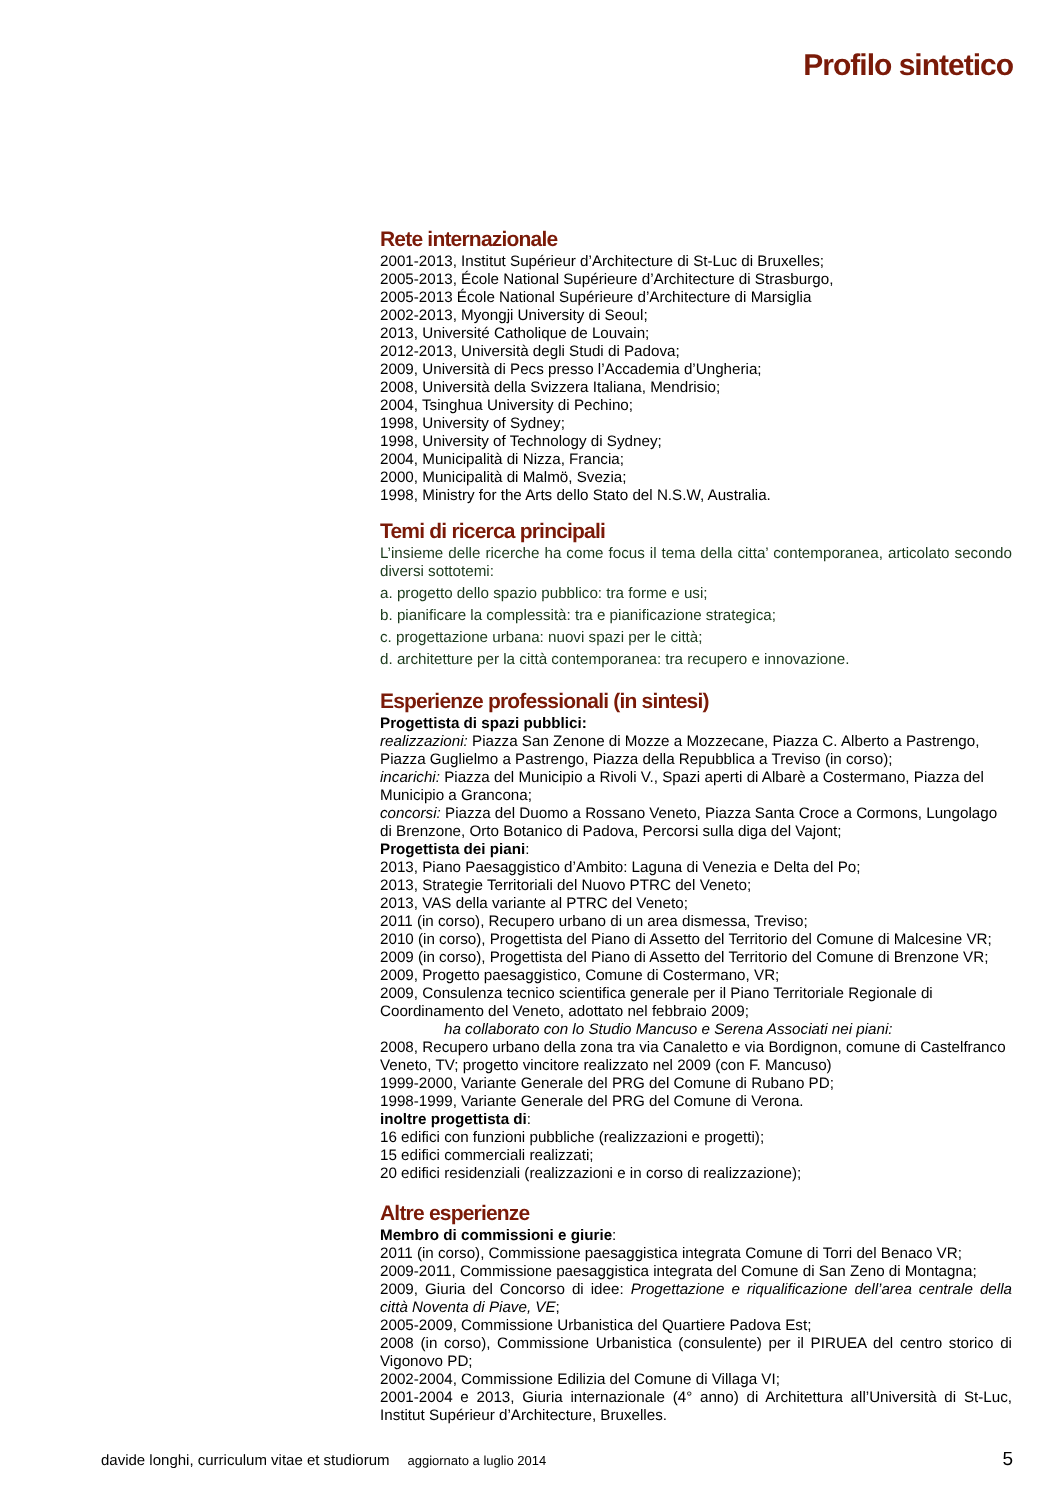Profilo sintetico
Rete internazionale
2001-2013, Institut Supérieur d’Architecture di St-Luc di Bruxelles;
2005-2013, École National Supérieure d’Architecture di Strasburgo,
2005-2013 École National Supérieure d’Architecture di Marsiglia
2002-2013, Myongji University di Seoul;
2013, Université Catholique de Louvain;
2012-2013, Università degli Studi di Padova;
2009, Università di Pecs presso l’Accademia d’Ungheria;
2008, Università della Svizzera Italiana, Mendrisio;
2004, Tsinghua University di Pechino;
1998, University of Sydney;
1998, University of Technology di Sydney;
2004, Municipalità di Nizza, Francia;
2000, Municipalità di Malmö, Svezia;
1998, Ministry for the Arts dello Stato del N.S.W, Australia.
Temi di ricerca principali
L’insieme delle ricerche ha come focus il tema della citta’ contemporanea, articolato secondo diversi sottotemi:
a. progetto dello spazio pubblico: tra forme e usi;
b. pianificare la complessità: tra e pianificazione strategica;
c. progettazione urbana: nuovi spazi per le città;
d. architetture per la città contemporanea: tra recupero e innovazione.
Esperienze professionali (in sintesi)
Progettista di spazi pubblici:
realizzazioni: Piazza San Zenone di Mozze a Mozzecane, Piazza C. Alberto a Pastrengo, Piazza Guglielmo a Pastrengo, Piazza della Repubblica a Treviso (in corso);
incarichi: Piazza del Municipio a Rivoli V., Spazi aperti di Albarè a Costermano, Piazza del Municipio a Grancona;
concorsi: Piazza del Duomo a Rossano Veneto, Piazza Santa Croce a Cormons, Lungolago di Brenzone, Orto Botanico di Padova, Percorsi sulla diga del Vajont;
Progettista dei piani:
2013, Piano Paesaggistico d’Ambito: Laguna di Venezia e Delta del Po;
2013, Strategie Territoriali del Nuovo PTRC del Veneto;
2013, VAS della variante al PTRC del Veneto;
2011 (in corso), Recupero urbano di un area dismessa, Treviso;
2010 (in corso), Progettista del Piano di Assetto del Territorio del Comune di Malcesine VR;
2009 (in corso), Progettista del Piano di Assetto del Territorio del Comune di Brenzone VR;
2009, Progetto paesaggistico, Comune di Costermano, VR;
2009, Consulenza tecnico scientifica generale per il Piano Territoriale Regionale di Coordinamento del Veneto, adottato nel febbraio 2009;
ha collaborato con lo Studio Mancuso e Serena Associati nei piani:
2008, Recupero urbano della zona tra via Canaletto e via Bordignon, comune di Castelfranco Veneto, TV; progetto vincitore realizzato nel 2009 (con F. Mancuso)
1999-2000, Variante Generale del PRG del Comune di Rubano PD;
1998-1999, Variante Generale del PRG del Comune di Verona.
inoltre progettista di:
16 edifici con funzioni pubbliche (realizzazioni e progetti);
15 edifici commerciali realizzati;
20 edifici residenziali (realizzazioni e in corso di realizzazione);
Altre esperienze
Membro di commissioni e giurie:
2011 (in corso), Commissione paesaggistica integrata Comune di Torri del Benaco VR;
2009-2011, Commissione paesaggistica integrata del Comune di San Zeno di Montagna;
2009, Giuria del Concorso di idee: Progettazione e riqualificazione dell’area centrale della città Noventa di Piave, VE;
2005-2009, Commissione Urbanistica del Quartiere Padova Est;
2008 (in corso), Commissione Urbanistica (consulente) per il PIRUEA del centro storico di Vigonovo PD;
2002-2004, Commissione Edilizia del Comune di Villaga VI;
2001-2004 e 2013, Giuria internazionale (4° anno) di Architettura all’Università di St-Luc, Institut Supérieur d’Architecture, Bruxelles.
davide longhi, curriculum vitae et studiorum aggiornato a luglio 2014 5